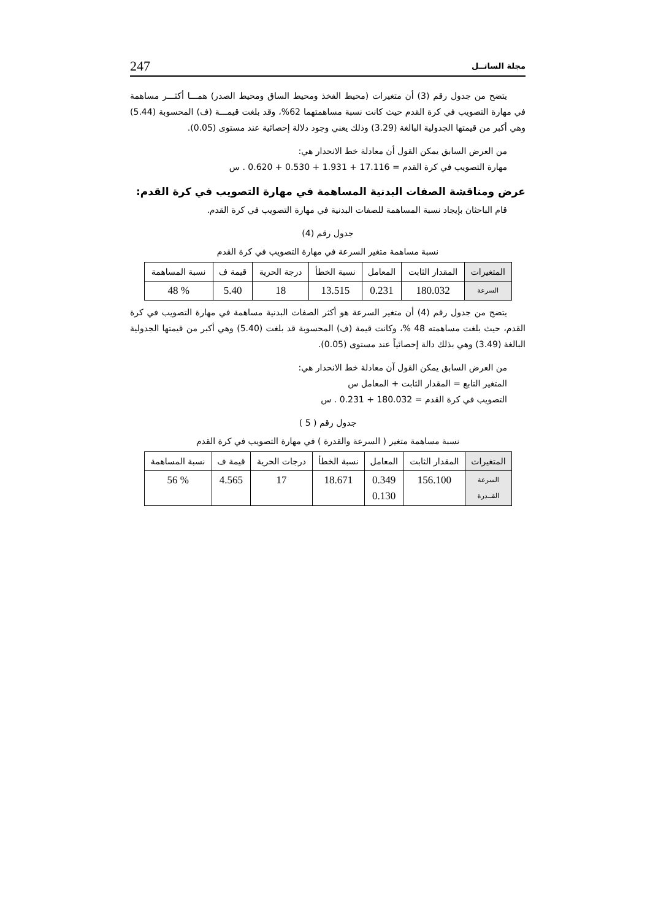مجلة الساتــل 247
يتضح من جدول رقم (3) أن متغيرات (محيط الفخذ ومحيط الساق ومحيط الصدر) همـــا أكثـــر مساهمة في مهارة التصويب في كرة القدم حيث كانت نسبة مساهمتهما 62%، وقد بلغت قيمـــة (ف) المحسوبة (5.44) وهي أكبر من قيمتها الجدولية البالغة (3.29) وذلك يعني وجود دلالة إحصائية عند مستوى (0.05).
من العرض السابق يمكن القول أن معادلة خط الانحدار هي:
مهارة التصويب في كرة القدم = 17.116 + 1.931 + 0.530 + 0.620 . س
عرض ومناقشة الصفات البدنية المساهمة في مهارة التصويب في كرة القدم:
قام الباحثان بإيجاد نسبة المساهمة للصفات البدنية في مهارة التصويب في كرة القدم.
جدول رقم (4)
نسبة مساهمة متغير السرعة في مهارة التصويب في كرة القدم
| المتغيرات | المقدار الثابت | المعامل | نسبة الخطأ | درجة الحرية | قيمة ف | نسبة المساهمة |
| --- | --- | --- | --- | --- | --- | --- |
| السرعة | 180.032 | 0.231 | 13.515 | 18 | 5.40 | % 48 |
يتضح من جدول رقم (4) أن متغير السرعة هو أكثر الصفات البدنية مساهمة في مهارة التصويب في كرة القدم، حيث بلغت مساهمته 48 %، وكانت قيمة (ف) المحسوبة قد بلغت (5.40) وهي أكبر من قيمتها الجدولية البالغة (3.49) وهي بذلك دالة إحصائياً عند مستوى (0.05).
من العرض السابق يمكن القول آن معادلة خط الانحدار هي:
المتغير التابع = المقدار الثابت + المعامل س
التصويب في كرة القدم = 180.032 + 0.231 . س
جدول رقم ( 5 )
نسبة مساهمة متغير ( السرعة والقدرة ) في مهارة التصويب في كرة القدم
| المتغيرات | المقدار الثابت | المعامل | نسبة الخطأ | درجات الحرية | قيمة ف | نسبة المساهمة |
| --- | --- | --- | --- | --- | --- | --- |
| السرعة القــدرة | 156.100 | 0.349 0.130 | 18.671 | 17 | 4.565 | % 56 |